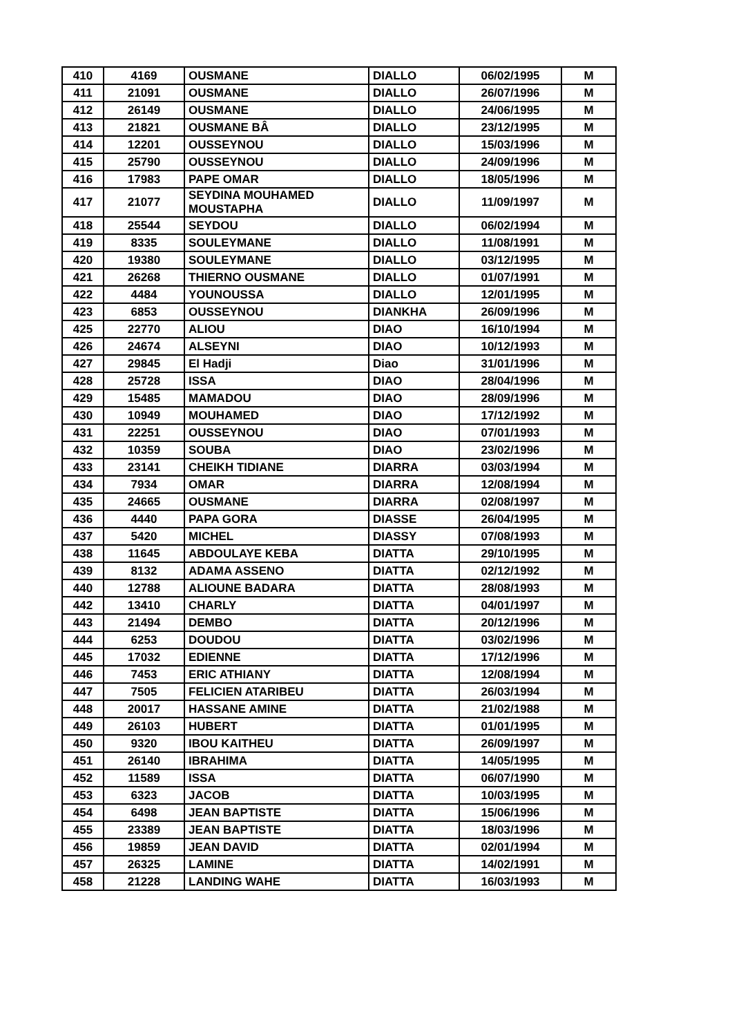| 410 | 4169 | OUSMANE | DIALLO | 06/02/1995 | M |
| 411 | 21091 | OUSMANE | DIALLO | 26/07/1996 | M |
| 412 | 26149 | OUSMANE | DIALLO | 24/06/1995 | M |
| 413 | 21821 | OUSMANE BÂ | DIALLO | 23/12/1995 | M |
| 414 | 12201 | OUSSEYNOU | DIALLO | 15/03/1996 | M |
| 415 | 25790 | OUSSEYNOU | DIALLO | 24/09/1996 | M |
| 416 | 17983 | PAPE OMAR | DIALLO | 18/05/1996 | M |
| 417 | 21077 | SEYDINA MOUHAMED MOUSTAPHA | DIALLO | 11/09/1997 | M |
| 418 | 25544 | SEYDOU | DIALLO | 06/02/1994 | M |
| 419 | 8335 | SOULEYMANE | DIALLO | 11/08/1991 | M |
| 420 | 19380 | SOULEYMANE | DIALLO | 03/12/1995 | M |
| 421 | 26268 | THIERNO OUSMANE | DIALLO | 01/07/1991 | M |
| 422 | 4484 | YOUNOUSSA | DIALLO | 12/01/1995 | M |
| 423 | 6853 | OUSSEYNOU | DIANKHA | 26/09/1996 | M |
| 425 | 22770 | ALIOU | DIAO | 16/10/1994 | M |
| 426 | 24674 | ALSEYNI | DIAO | 10/12/1993 | M |
| 427 | 29845 | El Hadji | Diao | 31/01/1996 | M |
| 428 | 25728 | ISSA | DIAO | 28/04/1996 | M |
| 429 | 15485 | MAMADOU | DIAO | 28/09/1996 | M |
| 430 | 10949 | MOUHAMED | DIAO | 17/12/1992 | M |
| 431 | 22251 | OUSSEYNOU | DIAO | 07/01/1993 | M |
| 432 | 10359 | SOUBA | DIAO | 23/02/1996 | M |
| 433 | 23141 | CHEIKH TIDIANE | DIARRA | 03/03/1994 | M |
| 434 | 7934 | OMAR | DIARRA | 12/08/1994 | M |
| 435 | 24665 | OUSMANE | DIARRA | 02/08/1997 | M |
| 436 | 4440 | PAPA GORA | DIASSE | 26/04/1995 | M |
| 437 | 5420 | MICHEL | DIASSY | 07/08/1993 | M |
| 438 | 11645 | ABDOULAYE KEBA | DIATTA | 29/10/1995 | M |
| 439 | 8132 | ADAMA ASSENO | DIATTA | 02/12/1992 | M |
| 440 | 12788 | ALIOUNE BADARA | DIATTA | 28/08/1993 | M |
| 442 | 13410 | CHARLY | DIATTA | 04/01/1997 | M |
| 443 | 21494 | DEMBO | DIATTA | 20/12/1996 | M |
| 444 | 6253 | DOUDOU | DIATTA | 03/02/1996 | M |
| 445 | 17032 | EDIENNE | DIATTA | 17/12/1996 | M |
| 446 | 7453 | ERIC ATHIANY | DIATTA | 12/08/1994 | M |
| 447 | 7505 | FELICIEN ATARIBEU | DIATTA | 26/03/1994 | M |
| 448 | 20017 | HASSANE AMINE | DIATTA | 21/02/1988 | M |
| 449 | 26103 | HUBERT | DIATTA | 01/01/1995 | M |
| 450 | 9320 | IBOU KAITHEU | DIATTA | 26/09/1997 | M |
| 451 | 26140 | IBRAHIMA | DIATTA | 14/05/1995 | M |
| 452 | 11589 | ISSA | DIATTA | 06/07/1990 | M |
| 453 | 6323 | JACOB | DIATTA | 10/03/1995 | M |
| 454 | 6498 | JEAN BAPTISTE | DIATTA | 15/06/1996 | M |
| 455 | 23389 | JEAN BAPTISTE | DIATTA | 18/03/1996 | M |
| 456 | 19859 | JEAN DAVID | DIATTA | 02/01/1994 | M |
| 457 | 26325 | LAMINE | DIATTA | 14/02/1991 | M |
| 458 | 21228 | LANDING WAHE | DIATTA | 16/03/1993 | M |